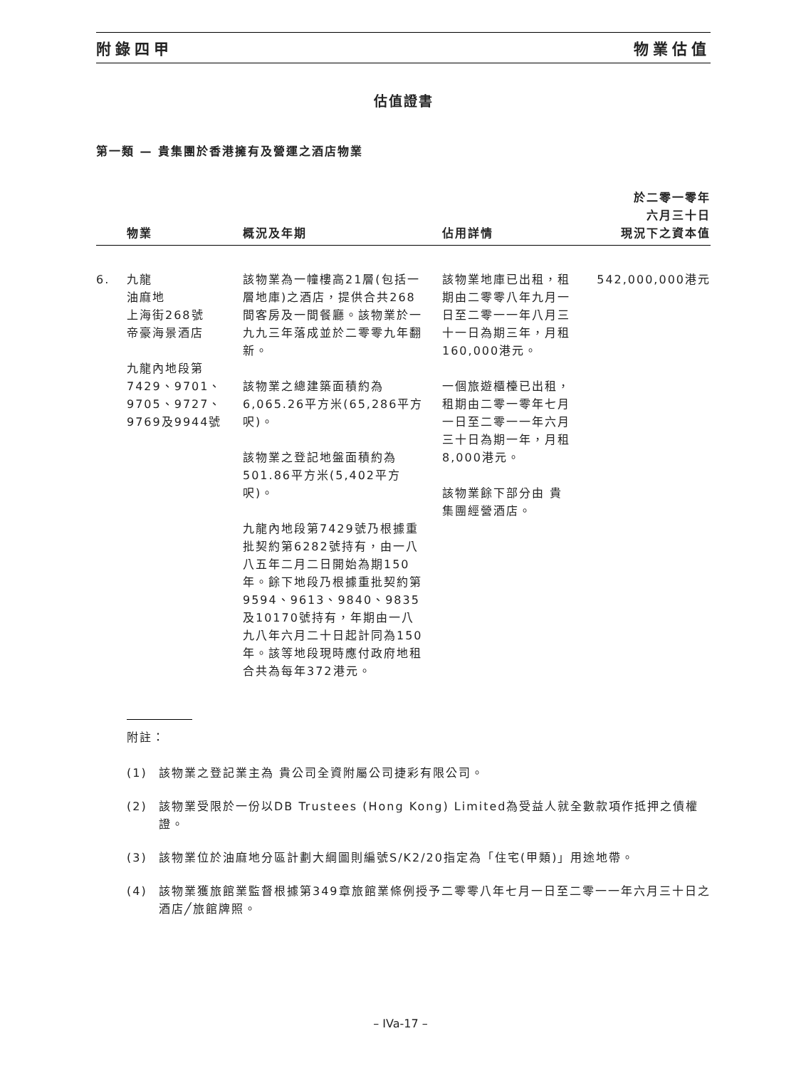附錄四甲 物業估值
估值證書
第一類 — 貴集團於香港擁有及營運之酒店物業
| | 物業 | 概況及年期 | 佔用詳情 | 於二零一零年 六月三十日 現況下之資本值 |
| --- | --- | --- | --- | --- |
| 6. | 九龍 油麻地 上海街268號 帝豪海景酒店 九龍內地段第 7429、9701、 9705、9727、 9769及9944號 | 該物業為一幢樓高21層(包括一層地庫)之酒店，提供合共268間客房及一間餐廳。該物業於一九九三年落成並於二零零九年翻新。 該物業之總建築面積約為6,065.26平方米(65,286平方呎)。 該物業之登記地盤面積約為501.86平方米(5,402平方呎)。 九龍內地段第7429號乃根據重批契約第6282號持有，由一八八五年二月二日開始為期150年。餘下地段乃根據重批契約第9594、9613、9840、9835及10170號持有，年期由一八九八年六月二十日起計同為150年。該等地段現時應付政府地租合共為每年372港元。 | 該物業地庫已出租，租期由二零零八年九月一日至二零一一年八月三十一日為期三年，月租160,000港元。 一個旅遊櫃檯已出租，租期由二零一零年七月一日至二零一一年六月三十日為期一年，月租8,000港元。 該物業餘下部分由 貴集團經營酒店。 | 542,000,000港元 |
附註：
(1) 該物業之登記業主為 貴公司全資附屬公司捷彩有限公司。
(2) 該物業受限於一份以DB Trustees (Hong Kong) Limited為受益人就全數款項作抵押之債權證。
(3) 該物業位於油麻地分區計劃大綱圖則編號S/K2/20指定為「住宅(甲類)」用途地帶。
(4) 該物業獲旅館業監督根據第349章旅館業條例授予二零零八年七月一日至二零一一年六月三十日之酒店╱旅館牌照。
– IVa-17 –